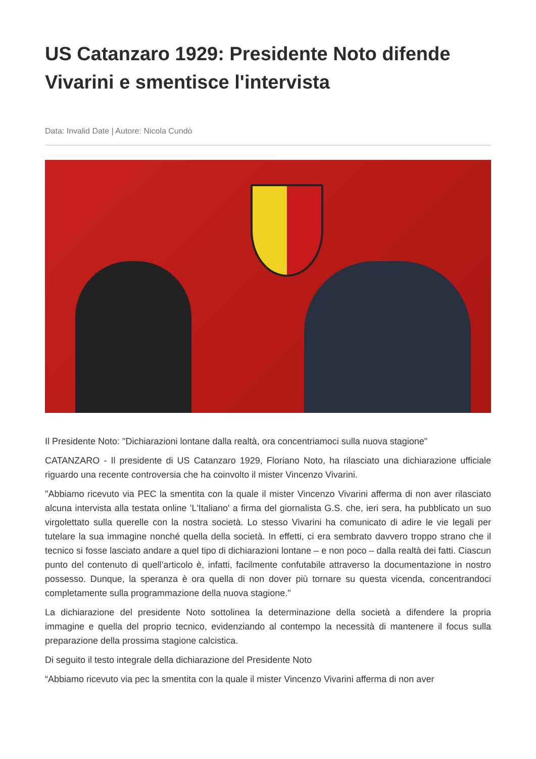US Catanzaro 1929: Presidente Noto difende Vivarini e smentisce l'intervista
Data: Invalid Date | Autore: Nicola Cundò
Il Presidente Noto: "Dichiarazioni lontane dalla realtà, ora concentriamoci sulla nuova stagione"
CATANZARO - Il presidente di US Catanzaro 1929, Floriano Noto, ha rilasciato una dichiarazione ufficiale riguardo una recente controversia che ha coinvolto il mister Vincenzo Vivarini.
"Abbiamo ricevuto via PEC la smentita con la quale il mister Vincenzo Vivarini afferma di non aver rilasciato alcuna intervista alla testata online 'L'Italiano' a firma del giornalista G.S. che, ieri sera, ha pubblicato un suo virgolettato sulla querelle con la nostra società. Lo stesso Vivarini ha comunicato di adire le vie legali per tutelare la sua immagine nonché quella della società. In effetti, ci era sembrato davvero troppo strano che il tecnico si fosse lasciato andare a quel tipo di dichiarazioni lontane – e non poco – dalla realtà dei fatti. Ciascun punto del contenuto di quell’articolo è, infatti, facilmente confutabile attraverso la documentazione in nostro possesso. Dunque, la speranza è ora quella di non dover più tornare su questa vicenda, concentrandoci completamente sulla programmazione della nuova stagione."
La dichiarazione del presidente Noto sottolinea la determinazione della società a difendere la propria immagine e quella del proprio tecnico, evidenziando al contempo la necessità di mantenere il focus sulla preparazione della prossima stagione calcistica.
Di seguito il testo integrale della dichiarazione del Presidente Noto
“Abbiamo ricevuto via pec la smentita con la quale il mister Vincenzo Vivarini afferma di non aver